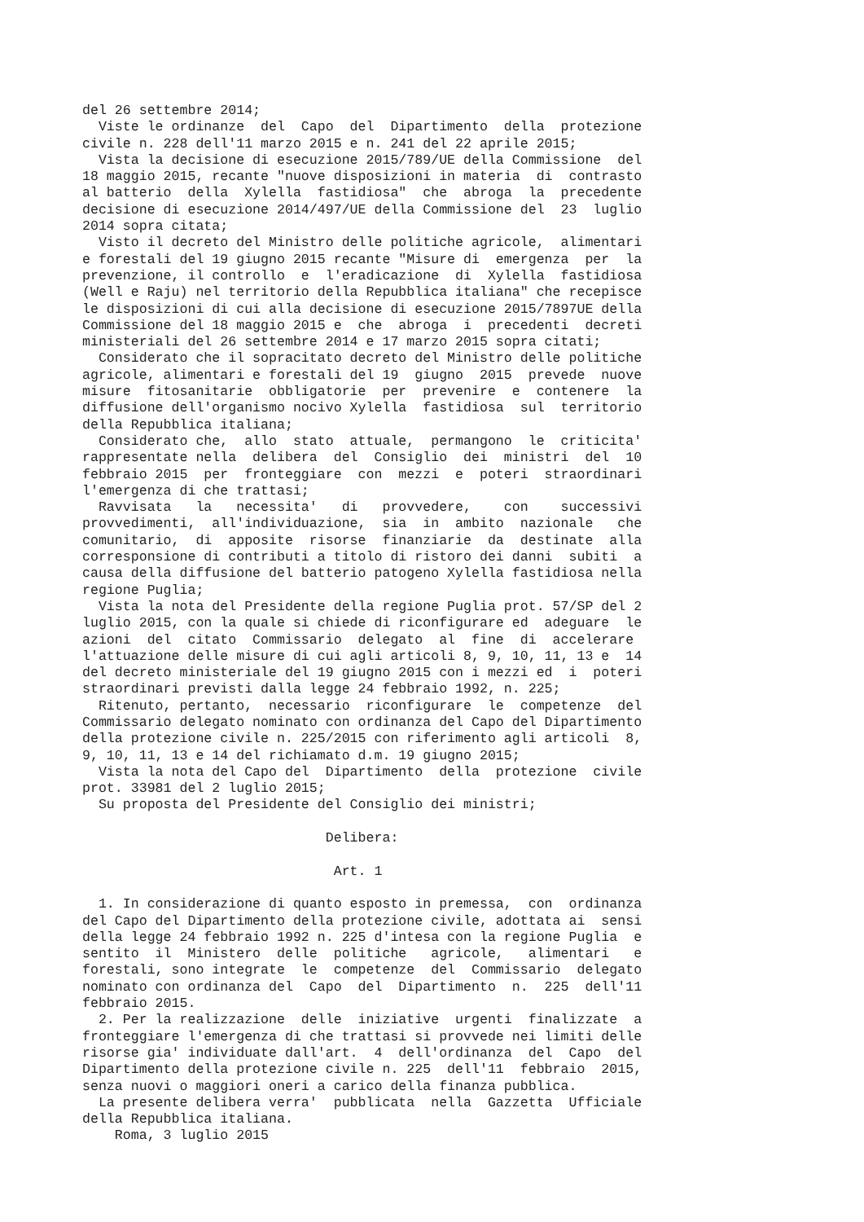del 26 settembre 2014;
  Viste le ordinanze  del  Capo  del  Dipartimento  della  protezione
civile n. 228 dell'11 marzo 2015 e n. 241 del 22 aprile 2015;
  Vista la decisione di esecuzione 2015/789/UE della Commissione  del
18 maggio 2015, recante "nuove disposizioni in materia  di  contrasto
al batterio  della  Xylella  fastidiosa"  che  abroga  la  precedente
decisione di esecuzione 2014/497/UE della Commissione del  23  luglio
2014 sopra citata;
  Visto il decreto del Ministro delle politiche agricole,  alimentari
e forestali del 19 giugno 2015 recante "Misure di  emergenza  per  la
prevenzione, il controllo  e  l'eradicazione  di  Xylella  fastidiosa
(Well e Raju) nel territorio della Repubblica italiana" che recepisce
le disposizioni di cui alla decisione di esecuzione 2015/7897UE della
Commissione del 18 maggio 2015 e  che  abroga  i  precedenti  decreti
ministeriali del 26 settembre 2014 e 17 marzo 2015 sopra citati;
  Considerato che il sopracitato decreto del Ministro delle politiche
agricole, alimentari e forestali del 19  giugno  2015  prevede  nuove
misure  fitosanitarie  obbligatorie  per  prevenire  e  contenere  la
diffusione dell'organismo nocivo Xylella  fastidiosa  sul  territorio
della Repubblica italiana;
  Considerato che,  allo  stato  attuale,  permangono  le  criticita'
rappresentate nella  delibera  del  Consiglio  dei  ministri  del  10
febbraio 2015  per  fronteggiare  con  mezzi  e  poteri  straordinari
l'emergenza di che trattasi;
  Ravvisata   la   necessita'   di   provvedere,    con    successivi
provvedimenti,  all'individuazione,  sia  in  ambito  nazionale   che
comunitario,  di  apposite  risorse  finanziarie  da  destinate  alla
corresponsione di contributi a titolo di ristoro dei danni  subiti  a
causa della diffusione del batterio patogeno Xylella fastidiosa nella
regione Puglia;
  Vista la nota del Presidente della regione Puglia prot. 57/SP del 2
luglio 2015, con la quale si chiede di riconfigurare ed  adeguare  le
azioni  del  citato  Commissario  delegato  al  fine  di  accelerare
l'attuazione delle misure di cui agli articoli 8, 9, 10, 11, 13 e  14
del decreto ministeriale del 19 giugno 2015 con i mezzi ed  i  poteri
straordinari previsti dalla legge 24 febbraio 1992, n. 225;
  Ritenuto, pertanto,  necessario  riconfigurare  le  competenze  del
Commissario delegato nominato con ordinanza del Capo del Dipartimento
della protezione civile n. 225/2015 con riferimento agli articoli  8,
9, 10, 11, 13 e 14 del richiamato d.m. 19 giugno 2015;
  Vista la nota del Capo del  Dipartimento  della  protezione  civile
prot. 33981 del 2 luglio 2015;
  Su proposta del Presidente del Consiglio dei ministri;

                              Delibera:

                               Art. 1

  1. In considerazione di quanto esposto in premessa,  con  ordinanza
del Capo del Dipartimento della protezione civile, adottata ai  sensi
della legge 24 febbraio 1992 n. 225 d'intesa con la regione Puglia  e
sentito  il  Ministero  delle  politiche   agricole,   alimentari   e
forestali, sono integrate  le  competenze  del  Commissario  delegato
nominato con ordinanza del  Capo  del  Dipartimento  n.  225  dell'11
febbraio 2015.
  2. Per la realizzazione  delle  iniziative  urgenti  finalizzate  a
fronteggiare l'emergenza di che trattasi si provvede nei limiti delle
risorse gia' individuate dall'art.  4  dell'ordinanza  del  Capo  del
Dipartimento della protezione civile n. 225  dell'11  febbraio  2015,
senza nuovi o maggiori oneri a carico della finanza pubblica.
  La presente delibera verra'  pubblicata  nella  Gazzetta  Ufficiale
della Repubblica italiana.
    Roma, 3 luglio 2015